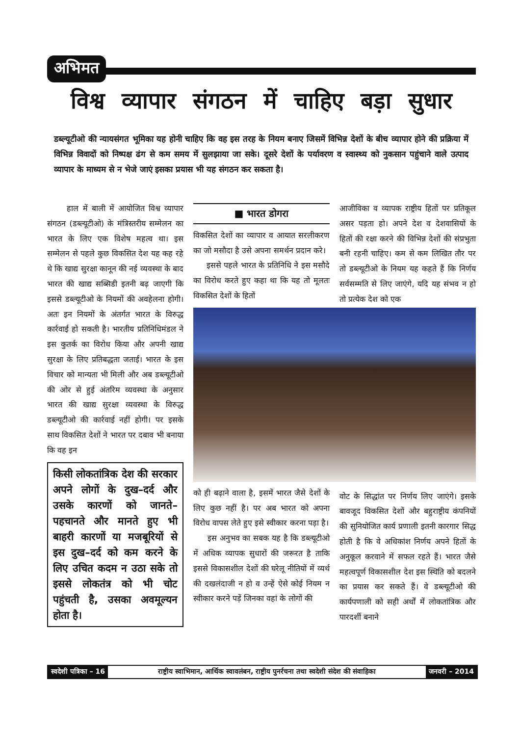अभिमत
विश्व व्यापार संगठन में चाहिए बड़ा सुधार
डब्ल्यूटीओ की न्यायसंगत भूमिका यह होनी चाहिए कि वह इस तरह के नियम बनाए जिसमें विभिन्न देशों के बीच व्यापार होने की प्रक्रिया में विभिन्न विवादों को निष्पक्ष ढंग से कम समय में सुलझाया जा सके। दूसरे देशों के पर्यावरण व स्वास्थ्य को नुकसान पहुंचाने वाले उत्पाद व्यापार के माध्यम से न भेजे जाएं इसका प्रयास भी यह संगठन कर सकता है।
हाल में बाली में आयोजित विश्व व्यापार संगठन (डब्ल्यूटीओ) के मंत्रिस्तरीय सम्मेलन का भारत के लिए एक विशेष महत्व था। इस सम्मेलन से पहले कुछ विकसित देश यह कह रहे थे कि खाद्य सुरक्षा कानून की नई व्यवस्था के बाद भारत की खाद्य सब्सिडी इतनी बढ़ जाएगी कि इससे डब्ल्यूटीओ के नियमों की अवहेलना होगी। अतः इन नियमों के अंतर्गत भारत के विरुद्ध कार्रवाई हो सकती है। भारतीय प्रतिनिधिमंडल ने इस कुतर्क का विरोध किया और अपनी खाद्य सुरक्षा के लिए प्रतिबद्धता जताई। भारत के इस विचार को मान्यता भी मिली और अब डब्ल्यूटीओ की ओर से हुई अंतरिम व्यवस्था के अनुसार भारत की खाद्य सुरक्षा व्यवस्था के विरुद्ध डब्ल्यूटीओ की कार्रवाई नहीं होगी। पर इसके साथ विकसित देशों ने भारत पर दबाव भी बनाया कि वह इन
किसी लोकतांत्रिक देश की सरकार अपने लोगों के दुख–दर्द और उसके कारणों को जानते–पहचानते और मानते हुए भी बाहरी कारणों या मजबूरियों से इस दुख–दर्द को कम करने के लिए उचित कदम न उठा सके तो इससे लोकतंत्र को भी चोट पहुंचती है, उसका अवमूल्यन होता है।
■ भारत डोगरा
विकसित देशों का व्यापार व आयात सरलीकरण का जो मसौदा है उसे अपना समर्थन प्रदान करे।
इससे पहले भारत के प्रतिनिधि ने इस मसौदे का विरोध करते हुए कहा था कि यह तो मूलतः विकसित देशों के हितों
को ही बढ़ाने वाला है, इसमें भारत जैसे देशों के लिए कुछ नहीं है। पर अब भारत को अपना विरोध वापस लेते हुए इसे स्वीकार करना पड़ा है।
इस अनुभव का सबक यह है कि डब्ल्यूटीओ में अधिक व्यापक सुधारों की जरूरत है ताकि इससे विकासशील देशों की घरेलू नीतियों में व्यर्थ की दखलंदाजी न हो व उन्हें ऐसे कोई नियम न स्वीकार करने पड़ें जिनका वहां के लोगों की
आजीविका व व्यापक राष्ट्रीय हितों पर प्रतिकूल असर पड़ता हो। अपने देश व देशवासियों के हितों की रक्षा करने की विभिन्न देशों की संप्रभुता बनी रहनी चाहिए। कम से कम लिखित तौर पर तो डब्ल्यूटीओ के नियम यह कहते हैं कि निर्णय सर्वसम्मति से लिए जाएंगे, यदि यह संभव न हो तो प्रत्येक देश को एक
वोट के सिद्धांत पर निर्णय लिए जाएंगे। इसके बावजूद विकसित देशों और बहुराष्ट्रीय कंपनियों की सुनियोजित कार्य प्रणाली इतनी कारगार सिद्ध होती है कि वे अधिकांश निर्णय अपने हितों के अनुकूल करवाने में सफल रहते हैं। भारत जैसे महत्वपूर्ण विकासशील देश इस स्थिति को बदलने का प्रयास कर सकते हैं। वे डब्ल्यूटीओ की कार्यपणाली को सही अर्थों में लोकतांत्रिक और पारदर्शी बनाने
स्वदेशी पत्रिका – 16 राष्ट्रीय स्वाभिमान, आर्थिक स्वावलंबन, राष्ट्रीय पुनर्रचना तथा स्वदेशी संदेश की संवाहिका
जनवरी – 2014